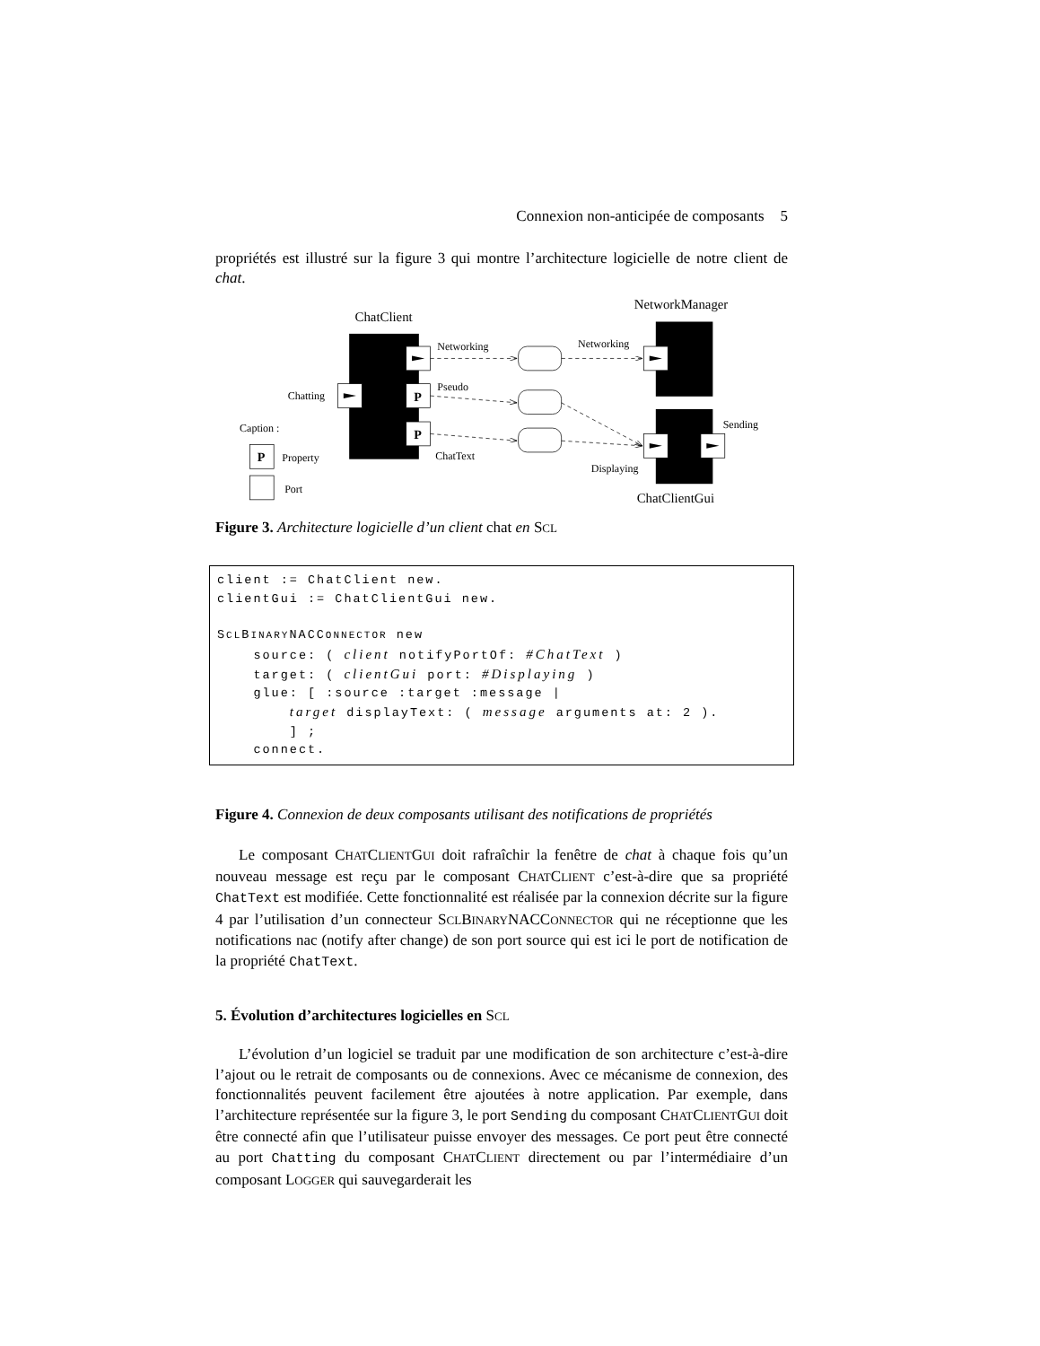Connexion non-anticipée de composants 5
propriétés est illustré sur la figure 3 qui montre l’architecture logicielle de notre client de chat.
ChatClient
NetworkManager
ChatClientGui
P
P
P
Networking
Networking
Pseudo
Chatting
ChatText
Sending
Displaying
Caption :
Property
Port
Figure 3. Architecture logicielle d’un client chat en SCL
client := ChatClient new.
clientGui := ChatClientGui new.

SCLBINARYNACCONNECTOR new
    source: ( client notifyPortOf: #ChatText )
    target: ( clientGui port: #Displaying )
    glue: [ :source :target :message |
        target displayText: ( message arguments at: 2 ).
        ] ;
    connect.
Figure 4. Connexion de deux composants utilisant des notifications de propriétés
Le composant CHATCLIENTGUI doit rafraîchir la fenêtre de chat à chaque fois qu’un nouveau message est reçu par le composant CHATCLIENT c’est-à-dire que sa propriété ChatText est modifiée. Cette fonctionnalité est réalisée par la connexion décrite sur la figure 4 par l’utilisation d’un connecteur SCLBINARYNACCONNECTOR qui ne réceptionne que les notifications nac (notify after change) de son port source qui est ici le port de notification de la propriété ChatText.
5. Évolution d’architectures logicielles en SCL
L’évolution d’un logiciel se traduit par une modification de son architecture c’est-à-dire l’ajout ou le retrait de composants ou de connexions. Avec ce mécanisme de connexion, des fonctionnalités peuvent facilement être ajoutées à notre application. Par exemple, dans l’architecture représentée sur la figure 3, le port Sending du composant CHATCLIENTGUI doit être connecté afin que l’utilisateur puisse envoyer des messages. Ce port peut être connecté au port Chatting du composant CHATCLIENT directement ou par l’intermédiaire d’un composant LOGGER qui sauvegarderait les